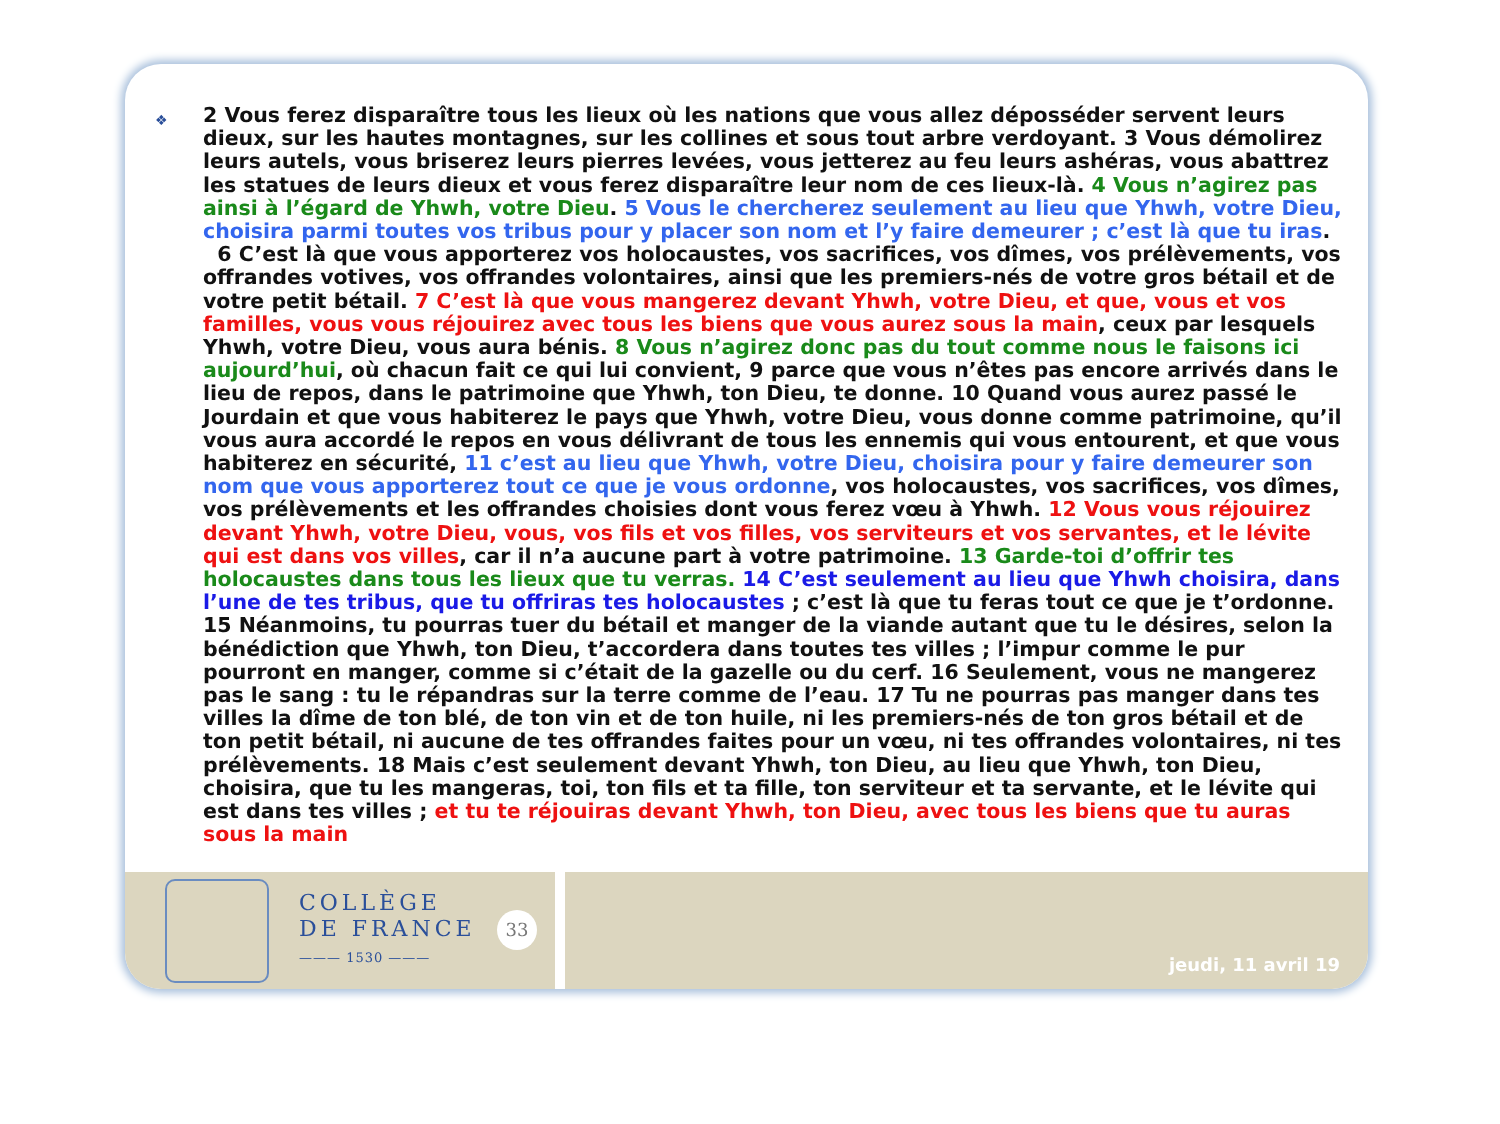❖
2 Vous ferez disparaître tous les lieux où les nations que vous allez déposséder servent leurs dieux, sur les hautes montagnes, sur les collines et sous tout arbre verdoyant. 3 Vous démolirez leurs autels, vous briserez leurs pierres levées, vous jetterez au feu leurs ashéras, vous abattrez les statues de leurs dieux et vous ferez disparaître leur nom de ces lieux-là. 4 Vous n’agirez pas ainsi à l’égard de Yhwh, votre Dieu. 5 Vous le chercherez seulement au lieu que Yhwh, votre Dieu, choisira parmi toutes vos tribus pour y placer son nom et l’y faire demeurer ; c’est là que tu iras. 6 C’est là que vous apporterez vos holocaustes, vos sacrifices, vos dîmes, vos prélèvements, vos offrandes votives, vos offrandes volontaires, ainsi que les premiers-nés de votre gros bétail et de votre petit bétail. 7 C’est là que vous mangerez devant Yhwh, votre Dieu, et que, vous et vos familles, vous vous réjouirez avec tous les biens que vous aurez sous la main, ceux par lesquels Yhwh, votre Dieu, vous aura bénis. 8 Vous n’agirez donc pas du tout comme nous le faisons ici aujourd’hui, où chacun fait ce qui lui convient, 9 parce que vous n’êtes pas encore arrivés dans le lieu de repos, dans le patrimoine que Yhwh, ton Dieu, te donne. 10 Quand vous aurez passé le Jourdain et que vous habiterez le pays que Yhwh, votre Dieu, vous donne comme patrimoine, qu’il vous aura accordé le repos en vous délivrant de tous les ennemis qui vous entourent, et que vous habiterez en sécurité, 11 c’est au lieu que Yhwh, votre Dieu, choisira pour y faire demeurer son nom que vous apporterez tout ce que je vous ordonne, vos holocaustes, vos sacrifices, vos dîmes, vos prélèvements et les offrandes choisies dont vous ferez vœu à Yhwh. 12 Vous vous réjouirez devant Yhwh, votre Dieu, vous, vos fils et vos filles, vos serviteurs et vos servantes, et le lévite qui est dans vos villes, car il n’a aucune part à votre patrimoine. 13 Garde-toi d’offrir tes holocaustes dans tous les lieux que tu verras. 14 C’est seulement au lieu que Yhwh choisira, dans l’une de tes tribus, que tu offriras tes holocaustes ; c’est là que tu feras tout ce que je t’ordonne. 15 Néanmoins, tu pourras tuer du bétail et manger de la viande autant que tu le désires, selon la bénédiction que Yhwh, ton Dieu, t’accordera dans toutes tes villes ; l’impur comme le pur pourront en manger, comme si c’était de la gazelle ou du cerf. 16 Seulement, vous ne mangerez pas le sang : tu le répandras sur la terre comme de l’eau. 17 Tu ne pourras pas manger dans tes villes la dîme de ton blé, de ton vin et de ton huile, ni les premiers-nés de ton gros bétail et de ton petit bétail, ni aucune de tes offrandes faites pour un vœu, ni tes offrandes volontaires, ni tes prélèvements. 18 Mais c’est seulement devant Yhwh, ton Dieu, au lieu que Yhwh, ton Dieu, choisira, que tu les mangeras, toi, ton fils et ta fille, ton serviteur et ta servante, et le lévite qui est dans tes villes ; et tu te réjouiras devant Yhwh, ton Dieu, avec tous les biens que tu auras sous la main
COLLÈGE
DE FRANCE
——— 1530 ———
33
jeudi, 11 avril 19